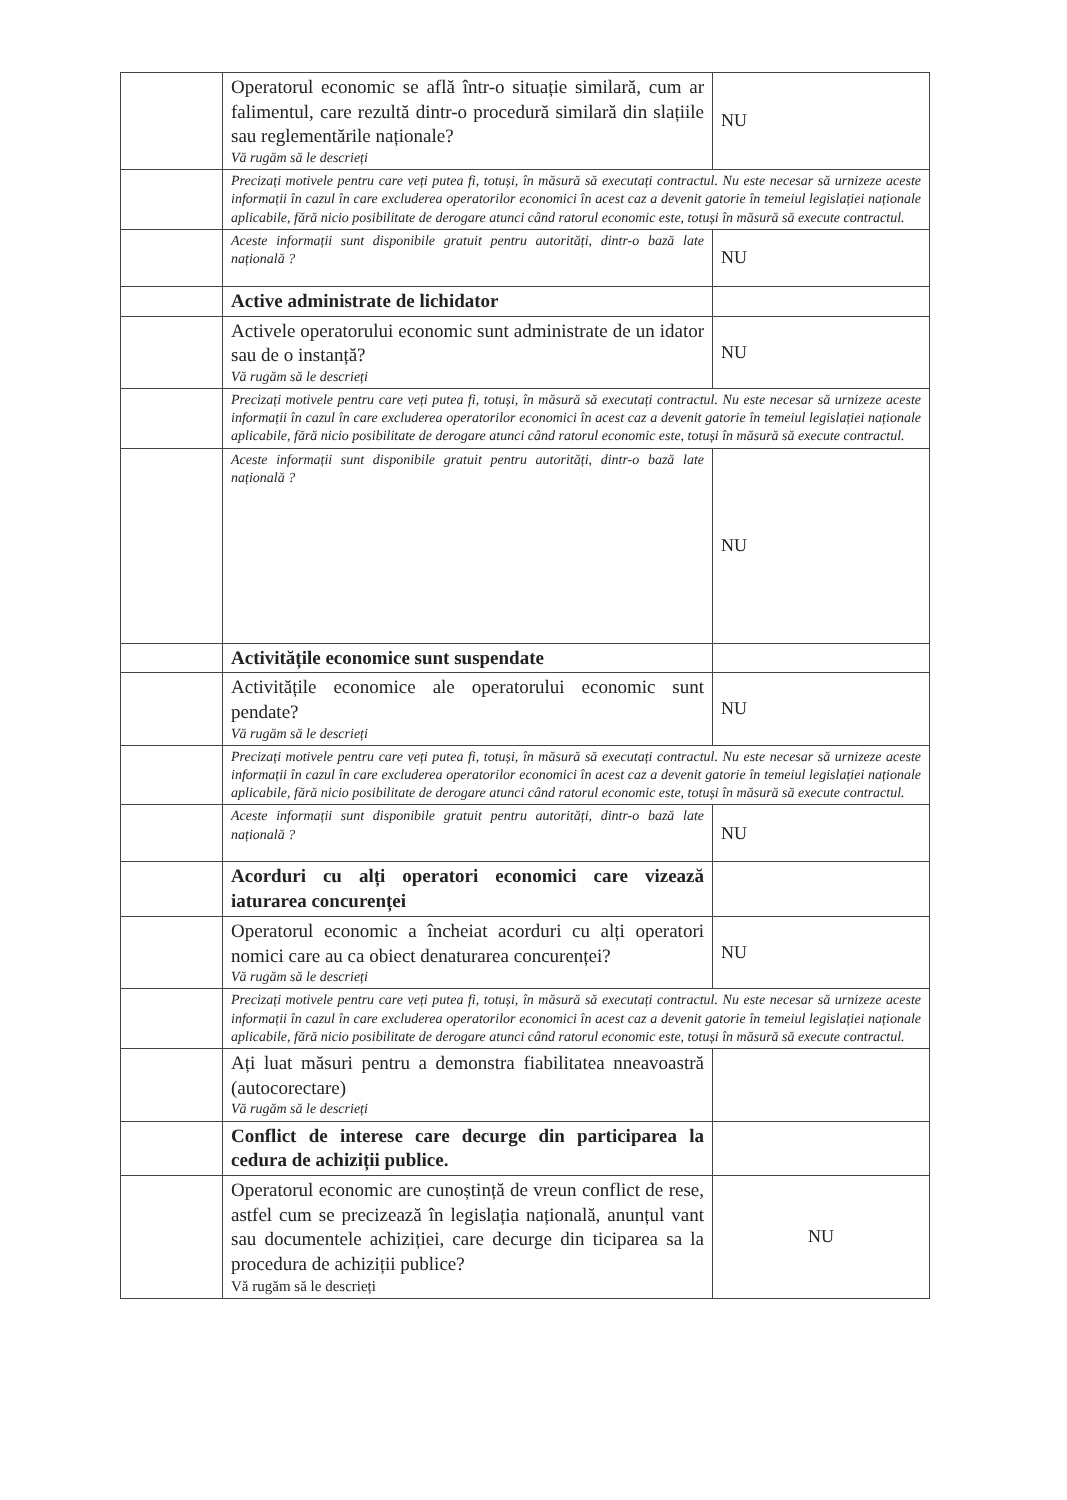| | Operatorul economic se află într-o situație similară, cum ar falimentul, care rezultă dintr-o procedură similară din slațiile sau reglementările naționale? Vă rugăm să le descrieți | NU |
| | Precizați motivele pentru care veți putea fi, totuși, în măsură să executați contractul. Nu este necesar să urnizeze aceste informații în cazul în care excluderea operatorilor economici în acest caz a devenit gatorie în temeiul legislației naționale aplicabile, fără nicio posibilitate de derogare atunci când ratorul economic este, totuși în măsură să execute contractul. | |
| | Aceste informații sunt disponibile gratuit pentru autorități, dintr-o bază late națională ? | NU |
| | Active administrate de lichidator | |
| | Activele operatorului economic sunt administrate de un idator sau de o instanță? Vă rugăm să le descrieți | NU |
| | Precizați motivele pentru care veți putea fi, totuși, în măsură să executați contractul. Nu este necesar să urnizeze aceste informații în cazul în care excluderea operatorilor economici în acest caz a devenit gatorie în temeiul legislației naționale aplicabile, fără nicio posibilitate de derogare atunci când ratorul economic este, totuși în măsură să execute contractul. | |
| | Aceste informații sunt disponibile gratuit pentru autorități, dintr-o bază late națională ? | NU |
| | Activitățile economice sunt suspendate | |
| | Activitățile economice ale operatorului economic sunt pendate? Vă rugăm să le descrieți | NU |
| | Precizați motivele pentru care veți putea fi, totuși, în măsură să executați contractul. Nu este necesar să urnizeze aceste informații în cazul în care excluderea operatorilor economici în acest caz a devenit gatorie în temeiul legislației naționale aplicabile, fără nicio posibilitate de derogare atunci când ratorul economic este, totuși în măsură să execute contractul. | |
| | Aceste informații sunt disponibile gratuit pentru autorități, dintr-o bază late națională ? | NU |
| | Acorduri cu alți operatori economici care vizează iaturarea concurenței | |
| | Operatorul economic a încheiat acorduri cu alți operatori nomici care au ca obiect denaturarea concurenței? Vă rugăm să le descrieți | NU |
| | Precizați motivele pentru care veți putea fi, totuși, în măsură să executați contractul. Nu este necesar să urnizeze aceste informații în cazul în care excluderea operatorilor economici în acest caz a devenit gatorie în temeiul legislației naționale aplicabile, fără nicio posibilitate de derogare atunci când ratorul economic este, totuși în măsură să execute contractul. | |
| | Ați luat măsuri pentru a demonstra fiabilitatea nneavoastră (autocorectare) Vă rugăm să le descrieți | |
| | Conflict de interese care decurge din participarea la cedura de achiziții publice. | |
| | Operatorul economic are cunoștință de vreun conflict de rese, astfel cum se precizează în legislația națională, anunțul vant sau documentele achiziției, care decurge din ticiparea sa la procedura de achiziții publice? Vă rugăm să le descrieți | NU |